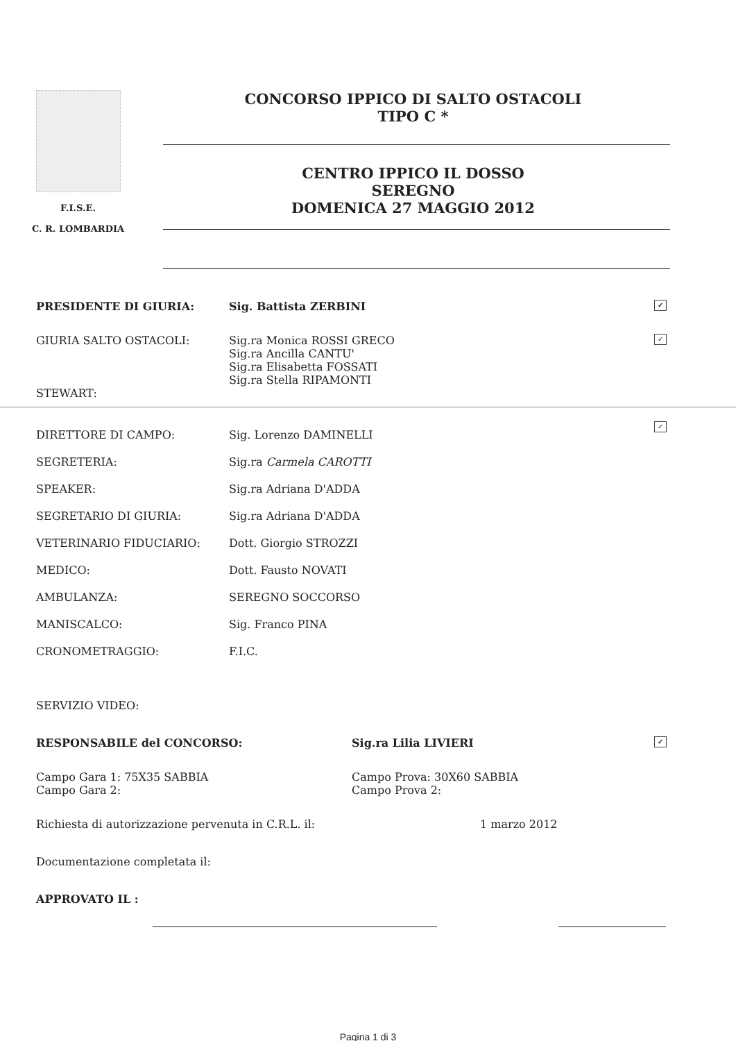F.I.S.E.
C. R. LOMBARDIA
CONCORSO IPPICO DI SALTO OSTACOLI
TIPO C *
CENTRO IPPICO IL DOSSO
SEREGNO
DOMENICA 27 MAGGIO 2012
PRESIDENTE DI GIURIA: Sig. Battista ZERBINI
✓
GIURIA SALTO OSTACOLI: Sig.ra Monica ROSSI GRECO
Sig.ra Ancilla CANTU'
Sig.ra Elisabetta FOSSATI
Sig.ra Stella RIPAMONTI
✓
STEWART:
DIRETTORE DI CAMPO:
SEGRETERIA:
SPEAKER:
SEGRETARIO DI GIURIA:
VETERINARIO FIDUCIARIO:
MEDICO:
AMBULANZA:
MANISCALCO:
CRONOMETRAGGIO:
SERVIZIO VIDEO:
Sig. Lorenzo DAMINELLI
Sig.ra Carmela CAROTTI
Sig.ra Adriana D'ADDA
Sig.ra Adriana D'ADDA
Dott. Giorgio STROZZI
Dott. Fausto NOVATI
SEREGNO SOCCORSO
Sig. Franco PINA
F.I.C.
✓
RESPONSABILE del CONCORSO: Sig.ra Lilia LIVIERI
✓
Campo Gara 1: 75X35 SABBIA
Campo Gara 2:
Campo Prova: 30X60 SABBIA
Campo Prova 2:
Richiesta di autorizzazione pervenuta in C.R.L. il: 1 marzo 2012
Documentazione completata il:
APPROVATO IL :
Pagina 1 di 3